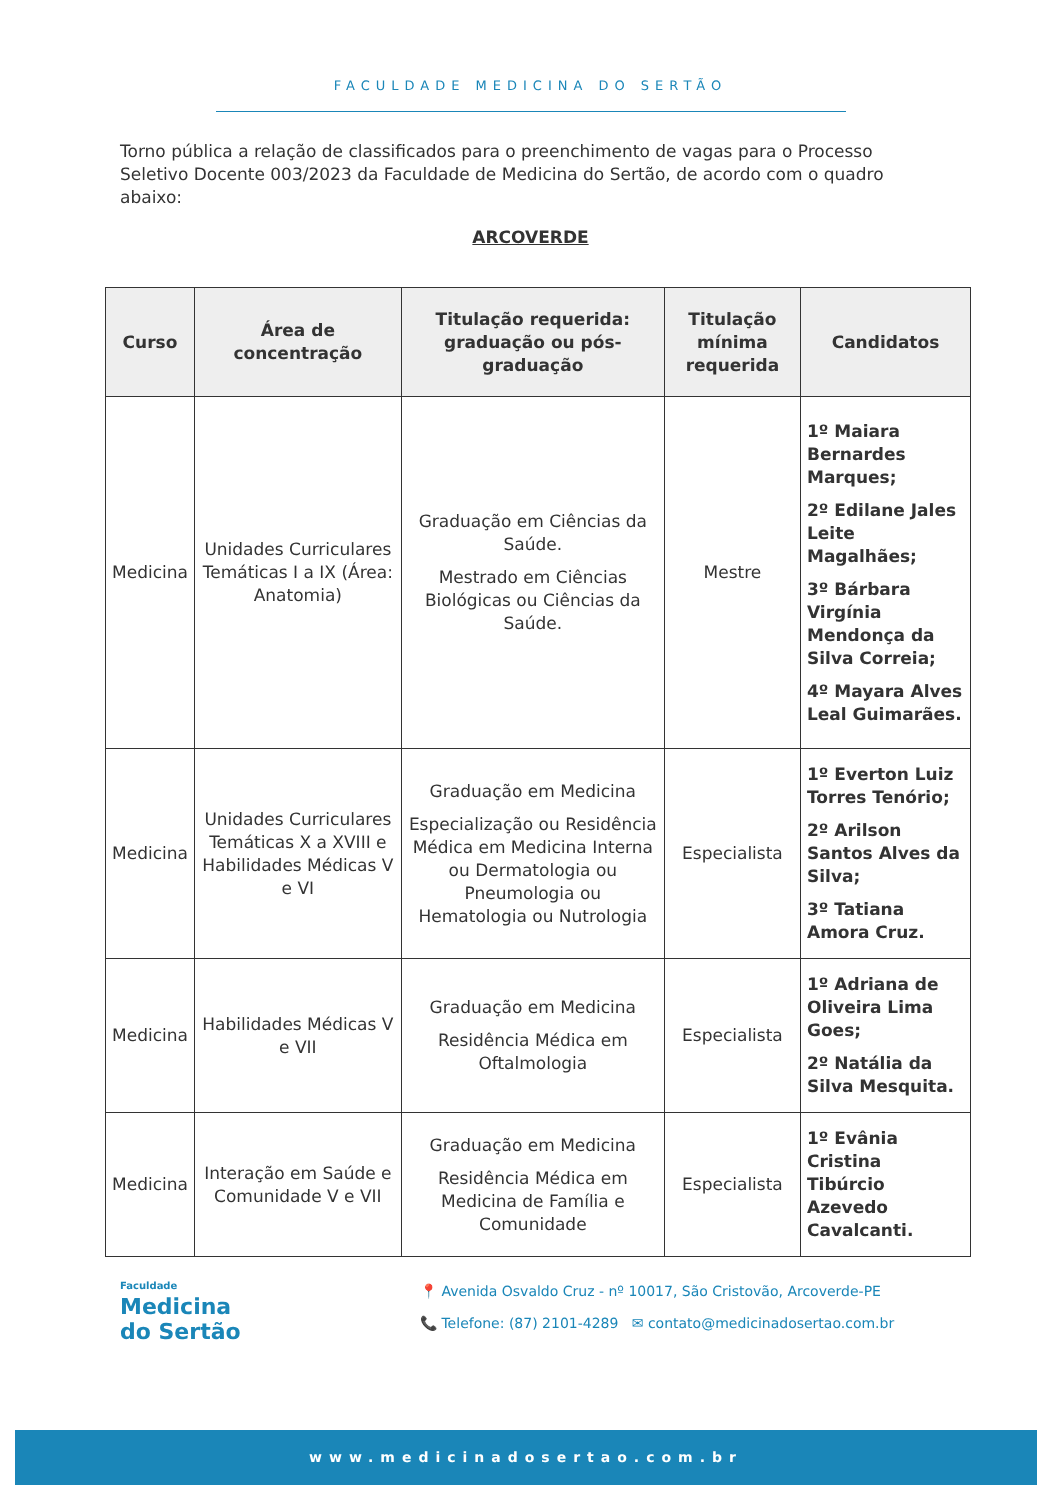FACULDADE MEDICINA DO SERTÃO
Torno pública a relação de classificados para o preenchimento de vagas para o Processo Seletivo Docente 003/2023 da Faculdade de Medicina do Sertão, de acordo com o quadro abaixo:
ARCOVERDE
| Curso | Área de concentração | Titulação requerida: graduação ou pós-graduação | Titulação mínima requerida | Candidatos |
| --- | --- | --- | --- | --- |
| Medicina | Unidades Curriculares Temáticas I a IX (Área: Anatomia) | Graduação em Ciências da Saúde. Mestrado em Ciências Biológicas ou Ciências da Saúde. | Mestre | 1º Maiara Bernardes Marques; 2º Edilane Jales Leite Magalhães; 3º Bárbara Virgínia Mendonça da Silva Correia; 4º Mayara Alves Leal Guimarães. |
| Medicina | Unidades Curriculares Temáticas X a XVIII e Habilidades Médicas V e VI | Graduação em Medicina Especialização ou Residência Médica em Medicina Interna ou Dermatologia ou Pneumologia ou Hematologia ou Nutrologia | Especialista | 1º Everton Luiz Torres Tenório; 2º Arilson Santos Alves da Silva; 3º Tatiana Amora Cruz. |
| Medicina | Habilidades Médicas V e VII | Graduação em Medicina Residência Médica em Oftalmologia | Especialista | 1º Adriana de Oliveira Lima Goes; 2º Natália da Silva Mesquita. |
| Medicina | Interação em Saúde e Comunidade V e VII | Graduação em Medicina Residência Médica em Medicina de Família e Comunidade | Especialista | 1º Evânia Cristina Tibúrcio Azevedo Cavalcanti. |
Faculdade
Medicina
do Sertão
📍 Avenida Osvaldo Cruz - nº 10017, São Cristovão, Arcoverde-PE
📞 Telefone: (87) 2101-4289 ✉ contato@medicinadosertao.com.br
www.medicinadosertao.com.br